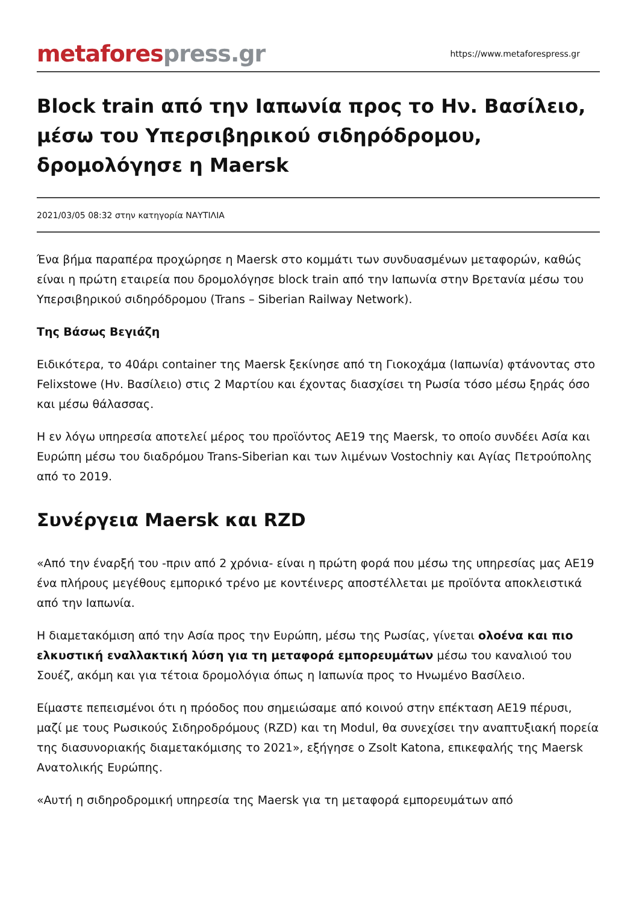metafores press.gr
https://www.metaforespress.gr
Block train από την Ιαπωνία προς το Ην. Βασίλειο, μέσω του Υπερσιβηρικού σιδηρόδρομου, δρομολόγησε η Maersk
2021/03/05 08:32 στην κατηγορία ΝΑΥΤΙΛΙΑ
Ένα βήμα παραπέρα προχώρησε η Maersk στο κομμάτι των συνδυασμένων μεταφορών, καθώς είναι η πρώτη εταιρεία που δρομολόγησε block train από την Ιαπωνία στην Βρετανία μέσω του Υπερσιβηρικού σιδηρόδρομου (Trans – Siberian Railway Network).
Της Βάσως Βεγιάζη
Ειδικότερα, το 40άρι container της Maersk ξεκίνησε από τη Γιοκοχάμα (Ιαπωνία) φτάνοντας στο Felixstowe (Ην. Βασίλειο) στις 2 Μαρτίου και έχοντας διασχίσει τη Ρωσία τόσο μέσω ξηράς όσο και μέσω θάλασσας.
Η εν λόγω υπηρεσία αποτελεί μέρος του προϊόντος AE19 της Maersk, το οποίο συνδέει Ασία και Ευρώπη μέσω του διαδρόμου Trans-Siberian και των λιμένων Vostochniy και Αγίας Πετρούπολης από το 2019.
Συνέργεια Maersk και RZD
«Από την έναρξή του -πριν από 2 χρόνια- είναι η πρώτη φορά που μέσω της υπηρεσίας μας AE19 ένα πλήρους μεγέθους εμπορικό τρένο με κοντέινερς αποστέλλεται με προϊόντα αποκλειστικά από την Ιαπωνία.
Η διαμετακόμιση από την Ασία προς την Ευρώπη, μέσω της Ρωσίας, γίνεται ολοένα και πιο ελκυστική εναλλακτική λύση για τη μεταφορά εμπορευμάτων μέσω του καναλιού του Σουέζ, ακόμη και για τέτοια δρομολόγια όπως η Ιαπωνία προς το Ηνωμένο Βασίλειο.
Είμαστε πεπεισμένοι ότι η πρόοδος που σημειώσαμε από κοινού στην επέκταση AE19 πέρυσι, μαζί με τους Ρωσικούς Σιδηροδρόμους (RZD) και τη Modul, θα συνεχίσει την αναπτυξιακή πορεία της διασυνοριακής διαμετακόμισης το 2021», εξήγησε ο Zsolt Katona, επικεφαλής της Maersk Ανατολικής Ευρώπης.
«Αυτή η σιδηροδρομική υπηρεσία της Maersk για τη μεταφορά εμπορευμάτων από